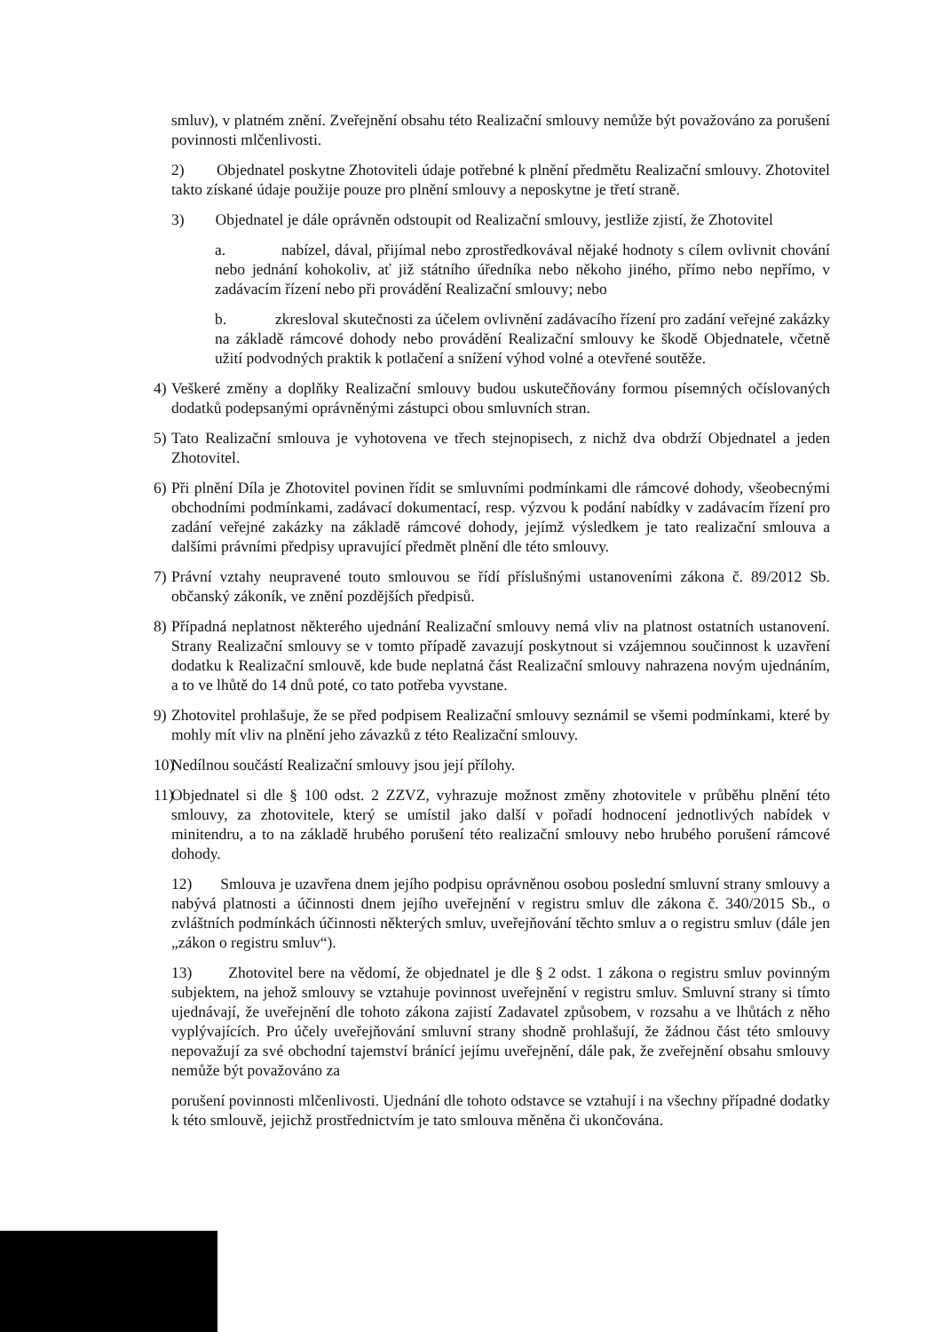smluv), v platném znění. Zveřejnění obsahu této Realizační smlouvy nemůže být považováno za porušení povinnosti mlčenlivosti.
2) Objednatel poskytne Zhotoviteli údaje potřebné k plnění předmětu Realizační smlouvy. Zhotovitel takto získané údaje použije pouze pro plnění smlouvy a neposkytne je třetí straně.
3) Objednatel je dále oprávněn odstoupit od Realizační smlouvy, jestliže zjistí, že Zhotovitel
a. nabízel, dával, přijímal nebo zprostředkovával nějaké hodnoty s cílem ovlivnit chování nebo jednání kohokoliv, ať již státního úředníka nebo někoho jiného, přímo nebo nepřímo, v zadávacím řízení nebo při provádění Realizační smlouvy; nebo
b. zkresloval skutečnosti za účelem ovlivnění zadávacího řízení pro zadání veřejné zakázky na základě rámcové dohody nebo provádění Realizační smlouvy ke škodě Objednatele, včetně užití podvodných praktik k potlačení a snížení výhod volné a otevřené soutěže.
4) Veškeré změny a doplňky Realizační smlouvy budou uskutečňovány formou písemných očíslovaných dodatků podepsanými oprávněnými zástupci obou smluvních stran.
5) Tato Realizační smlouva je vyhotovena ve třech stejnopisech, z nichž dva obdrží Objednatel a jeden Zhotovitel.
6) Při plnění Díla je Zhotovitel povinen řídit se smluvními podmínkami dle rámcové dohody, všeobecnými obchodními podmínkami, zadávací dokumentací, resp. výzvou k podání nabídky v zadávacím řízení pro zadání veřejné zakázky na základě rámcové dohody, jejímž výsledkem je tato realizační smlouva a dalšími právními předpisy upravující předmět plnění dle této smlouvy.
7) Právní vztahy neupravené touto smlouvou se řídí příslušnými ustanoveními zákona č. 89/2012 Sb. občanský zákoník, ve znění pozdějších předpisů.
8) Případná neplatnost některého ujednání Realizační smlouvy nemá vliv na platnost ostatních ustanovení. Strany Realizační smlouvy se v tomto případě zavazují poskytnout si vzájemnou součinnost k uzavření dodatku k Realizační smlouvě, kde bude neplatná část Realizační smlouvy nahrazena novým ujednáním, a to ve lhůtě do 14 dnů poté, co tato potřeba vyvstane.
9) Zhotovitel prohlašuje, že se před podpisem Realizační smlouvy seznámil se všemi podmínkami, které by mohly mít vliv na plnění jeho závazků z této Realizační smlouvy.
10) Nedílnou součástí Realizační smlouvy jsou její přílohy.
11) Objednatel si dle § 100 odst. 2 ZZVZ, vyhrazuje možnost změny zhotovitele v průběhu plnění této smlouvy, za zhotovitele, který se umístil jako další v pořadí hodnocení jednotlivých nabídek v minitendru, a to na základě hrubého porušení této realizační smlouvy nebo hrubého porušení rámcové dohody.
12) Smlouva je uzavřena dnem jejího podpisu oprávněnou osobou poslední smluvní strany smlouvy a nabývá platnosti a účinnosti dnem jejího uveřejnění v registru smluv dle zákona č. 340/2015 Sb., o zvláštních podmínkách účinnosti některých smluv, uveřejňování těchto smluv a o registru smluv (dále jen „zákon o registru smluv“).
13) Zhotovitel bere na vědomí, že objednatel je dle § 2 odst. 1 zákona o registru smluv povinným subjektem, na jehož smlouvy se vztahuje povinnost uveřejnění v registru smluv. Smluvní strany si tímto ujednávají, že uveřejnění dle tohoto zákona zajistí Zadavatel způsobem, v rozsahu a ve lhůtách z něho vyplývajících. Pro účely uveřejňování smluvní strany shodně prohlašují, že žádnou část této smlouvy nepovažují za své obchodní tajemství bránící jejímu uveřejnění, dále pak, že zveřejnění obsahu smlouvy nemůže být považováno za
porušení povinnosti mlčenlivosti. Ujednání dle tohoto odstavce se vztahují i na všechny případné dodatky k této smlouvě, jejichž prostřednictvím je tato smlouva měněna či ukončována.